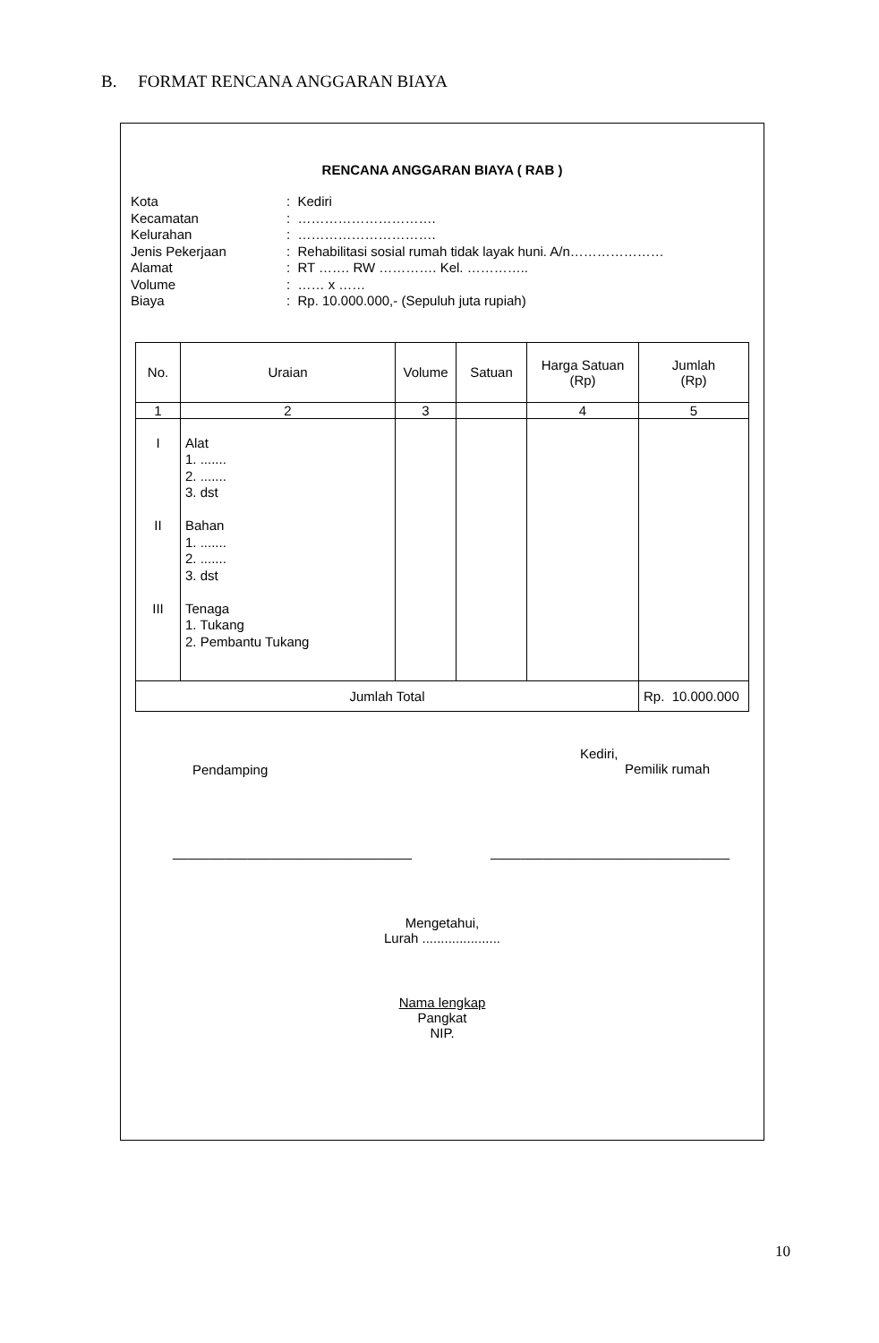B. FORMAT RENCANA ANGGARAN BIAYA
RENCANA ANGGARAN BIAYA ( RAB )
| Kota | : Kediri |
| Kecamatan | : …………………………. |
| Kelurahan | : …………………………. |
| Jenis Pekerjaan | : Rehabilitasi sosial rumah tidak layak huni. A/n………………… |
| Alamat | : RT ……. RW …………. Kel. ………….. |
| Volume | : …… x …… |
| Biaya | : Rp. 10.000.000,- (Sepuluh juta rupiah) |
| No. | Uraian | Volume | Satuan | Harga Satuan (Rp) | Jumlah (Rp) |
| --- | --- | --- | --- | --- | --- |
| 1 | 2 | 3 | | 4 | 5 |
| I II III | Alat 1. ....... 2. ....... 3. dst Bahan 1. ....... 2. ....... 3. dst Tenaga 1. Tukang 2. Pembantu Tukang | | | | |
| Jumlah Total | | | | | Rp. 10.000.000 |
Pendamping
Kediri,
Pemilik rumah
________________________________
________________________________
Mengetahui,
Lurah .....................
Nama lengkap
Pangkat
NIP.
10